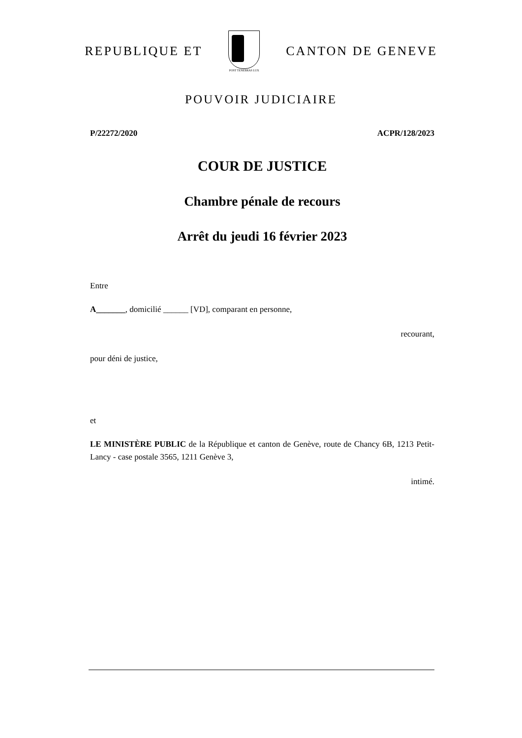REPUBLIQUE ET
POST TENEBRAS LUX
CANTON DE GENEVE
POUVOIR JUDICIAIRE
P/22272/2020 ACPR/128/2023
COUR DE JUSTICE
Chambre pénale de recours
Arrêt du jeudi 16 février 2023
Entre
A_______, domicilié ______ [VD], comparant en personne,
recourant,
pour déni de justice,
et
LE MINISTÈRE PUBLIC de la République et canton de Genève, route de Chancy 6B, 1213 Petit-Lancy - case postale 3565, 1211 Genève 3,
intimé.